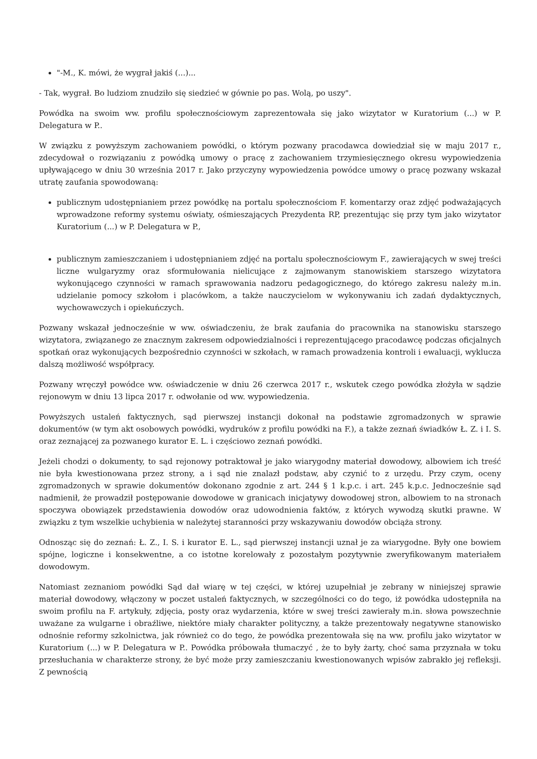"-M., K. mówi, że wygrał jakiś (...)...
- Tak, wygrał. Bo ludziom znudziło się siedzieć w gównie po pas. Wolą, po uszy".
Powódka na swoim ww. profilu społecznościowym zaprezentowała się jako wizytator w Kuratorium (...) w P. Delegatura w P..
W związku z powyższym zachowaniem powódki, o którym pozwany pracodawca dowiedział się w maju 2017 r., zdecydował o rozwiązaniu z powódką umowy o pracę z zachowaniem trzymiesięcznego okresu wypowiedzenia upływającego w dniu 30 września 2017 r. Jako przyczyny wypowiedzenia powódce umowy o pracę pozwany wskazał utratę zaufania spowodowaną:
publicznym udostępnianiem przez powódkę na portalu społecznościom F. komentarzy oraz zdjęć podważających wprowadzone reformy systemu oświaty, ośmieszających Prezydenta RP, prezentując się przy tym jako wizytator Kuratorium (...) w P. Delegatura w P.,
publicznym zamieszczaniem i udostępnianiem zdjęć na portalu społecznościowym F., zawierających w swej treści liczne wulgaryzmy oraz sformułowania nielicujące z zajmowanym stanowiskiem starszego wizytatora wykonującego czynności w ramach sprawowania nadzoru pedagogicznego, do którego zakresu należy m.in. udzielanie pomocy szkołom i placówkom, a także nauczycielom w wykonywaniu ich zadań dydaktycznych, wychowawczych i opiekuńczych.
Pozwany wskazał jednocześnie w ww. oświadczeniu, że brak zaufania do pracownika na stanowisku starszego wizytatora, związanego ze znacznym zakresem odpowiedzialności i reprezentującego pracodawcę podczas oficjalnych spotkań oraz wykonujących bezpośrednio czynności w szkołach, w ramach prowadzenia kontroli i ewaluacji, wyklucza dalszą możliwość współpracy.
Pozwany wręczył powódce ww. oświadczenie w dniu 26 czerwca 2017 r., wskutek czego powódka złożyła w sądzie rejonowym w dniu 13 lipca 2017 r. odwołanie od ww. wypowiedzenia.
Powyższych ustaleń faktycznych, sąd pierwszej instancji dokonał na podstawie zgromadzonych w sprawie dokumentów (w tym akt osobowych powódki, wydruków z profilu powódki na F.), a także zeznań świadków Ł. Z. i I. S. oraz zeznającej za pozwanego kurator E. L. i częściowo zeznań powódki.
Jeżeli chodzi o dokumenty, to sąd rejonowy potraktował je jako wiarygodny materiał dowodowy, albowiem ich treść nie była kwestionowana przez strony, a i sąd nie znalazł podstaw, aby czynić to z urzędu. Przy czym, oceny zgromadzonych w sprawie dokumentów dokonano zgodnie z art. 244 § 1 k.p.c. i art. 245 k.p.c. Jednocześnie sąd nadmienił, że prowadził postępowanie dowodowe w granicach inicjatywy dowodowej stron, albowiem to na stronach spoczywa obowiązek przedstawienia dowodów oraz udowodnienia faktów, z których wywodzą skutki prawne. W związku z tym wszelkie uchybienia w należytej staranności przy wskazywaniu dowodów obciąża strony.
Odnosząc się do zeznań: Ł. Z., I. S. i kurator E. L., sąd pierwszej instancji uznał je za wiarygodne. Były one bowiem spójne, logiczne i konsekwentne, a co istotne korelowały z pozostałym pozytywnie zweryfikowanym materiałem dowodowym.
Natomiast zeznaniom powódki Sąd dał wiarę w tej części, w której uzupełniał je zebrany w niniejszej sprawie materiał dowodowy, włączony w poczet ustaleń faktycznych, w szczególności co do tego, iż powódka udostępniła na swoim profilu na F. artykuły, zdjęcia, posty oraz wydarzenia, które w swej treści zawierały m.in. słowa powszechnie uważane za wulgarne i obraźliwe, niektóre miały charakter polityczny, a także prezentowały negatywne stanowisko odnośnie reformy szkolnictwa, jak również co do tego, że powódka prezentowała się na ww. profilu jako wizytator w Kuratorium (...) w P. Delegatura w P.. Powódka próbowała tłumaczyć , że to były żarty, choć sama przyznała w toku przesłuchania w charakterze strony, że być może przy zamieszczaniu kwestionowanych wpisów zabrakło jej refleksji. Z pewnością